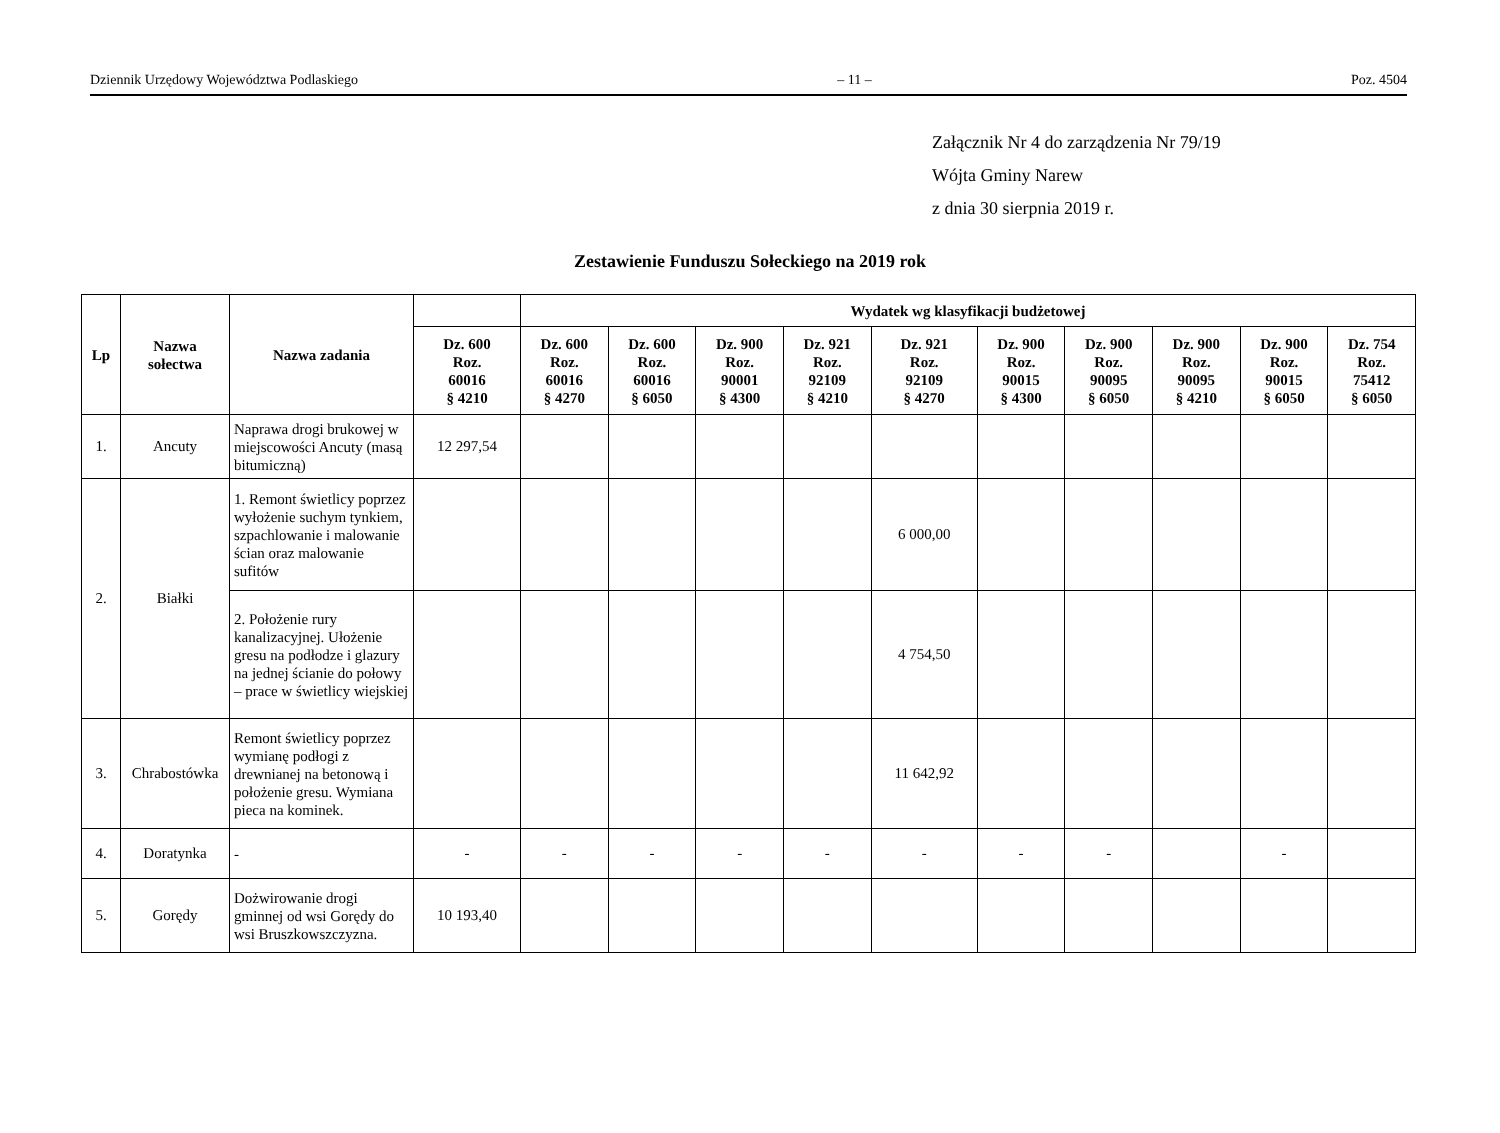Dziennik Urzędowy Województwa Podlaskiego – 11 – Poz. 4504
Załącznik Nr 4 do zarządzenia Nr 79/19
Wójta Gminy Narew
z dnia 30 sierpnia 2019 r.
Zestawienie Funduszu Sołeckiego na 2019 rok
| Lp | Nazwa sołectwa | Nazwa zadania | | Wydatek wg klasyfikacji budżetowej | | | | | | | | | |
| --- | --- | --- | --- | --- | --- | --- | --- | --- | --- | --- | --- | --- | --- |
| | | | Dz. 600 Roz. 60016 § 4210 | Dz. 600 Roz. 60016 § 4270 | Dz. 600 Roz. 60016 § 6050 | Dz. 900 Roz. 90001 § 4300 | Dz. 921 Roz. 92109 § 4210 | Dz. 921 Roz. 92109 § 4270 | Dz. 900 Roz. 90015 § 4300 | Dz. 900 Roz. 90095 § 6050 | Dz. 900 Roz. 90095 § 4210 | Dz. 900 Roz. 90015 § 6050 | Dz. 754 Roz. 75412 § 6050 |
| 1. | Ancuty | Naprawa drogi brukowej w miejscowości Ancuty (masą bitumiczną) | 12 297,54 | | | | | | | | | | |
| 2. | Białki | 1. Remont świetlicy poprzez wyłożenie suchym tynkiem, szpachlowanie i malowanie ścian oraz malowanie sufitów | | | | | | 6 000,00 | | | | | |
| | | 2. Położenie rury kanalizacyjnej. Ułożenie gresu na podłodze i glazury na jednej ścianie do połowy – prace w świetlicy wiejskiej | | | | | | 4 754,50 | | | | | |
| 3. | Chrabostówka | Remont świetlicy poprzez wymianę podłogi z drewnianej na betonową i położenie gresu. Wymiana pieca na kominek. | | | | | | 11 642,92 | | | | | |
| 4. | Doratynka | - | - | - | - | - | - | - | - | - | | - | |
| 5. | Gorędy | Dożwirowanie drogi gminnej od wsi Gorędy do wsi Bruszkowszczyzna. | 10 193,40 | | | | | | | | | | |